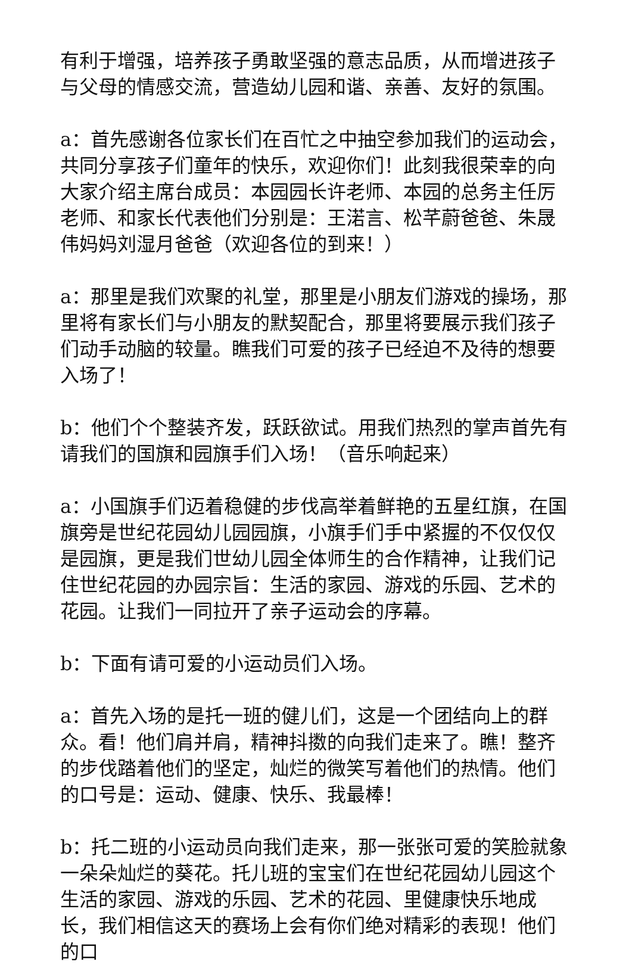有利于增强，培养孩子勇敢坚强的意志品质，从而增进孩子与父母的情感交流，营造幼儿园和谐、亲善、友好的氛围。
a：首先感谢各位家长们在百忙之中抽空参加我们的运动会，共同分享孩子们童年的快乐，欢迎你们！此刻我很荣幸的向大家介绍主席台成员：本园园长许老师、本园的总务主任厉老师、和家长代表他们分别是：王渃言、松芊蔚爸爸、朱晟伟妈妈刘湿月爸爸（欢迎各位的到来！）
a：那里是我们欢聚的礼堂，那里是小朋友们游戏的操场，那里将有家长们与小朋友的默契配合，那里将要展示我们孩子们动手动脑的较量。瞧我们可爱的孩子已经迫不及待的想要入场了！
b：他们个个整装齐发，跃跃欲试。用我们热烈的掌声首先有请我们的国旗和园旗手们入场！（音乐响起来）
a：小国旗手们迈着稳健的步伐高举着鲜艳的五星红旗，在国旗旁是世纪花园幼儿园园旗，小旗手们手中紧握的不仅仅仅是园旗，更是我们世幼儿园全体师生的合作精神，让我们记住世纪花园的办园宗旨：生活的家园、游戏的乐园、艺术的花园。让我们一同拉开了亲子运动会的序幕。
b：下面有请可爱的小运动员们入场。
a：首先入场的是托一班的健儿们，这是一个团结向上的群众。看！他们肩并肩，精神抖擞的向我们走来了。瞧！整齐的步伐踏着他们的坚定，灿烂的微笑写着他们的热情。他们的口号是：运动、健康、快乐、我最棒！
b：托二班的小运动员向我们走来，那一张张可爱的笑脸就象一朵朵灿烂的葵花。托儿班的宝宝们在世纪花园幼儿园这个生活的家园、游戏的乐园、艺术的花园、里健康快乐地成长，我们相信这天的赛场上会有你们绝对精彩的表现！他们的口